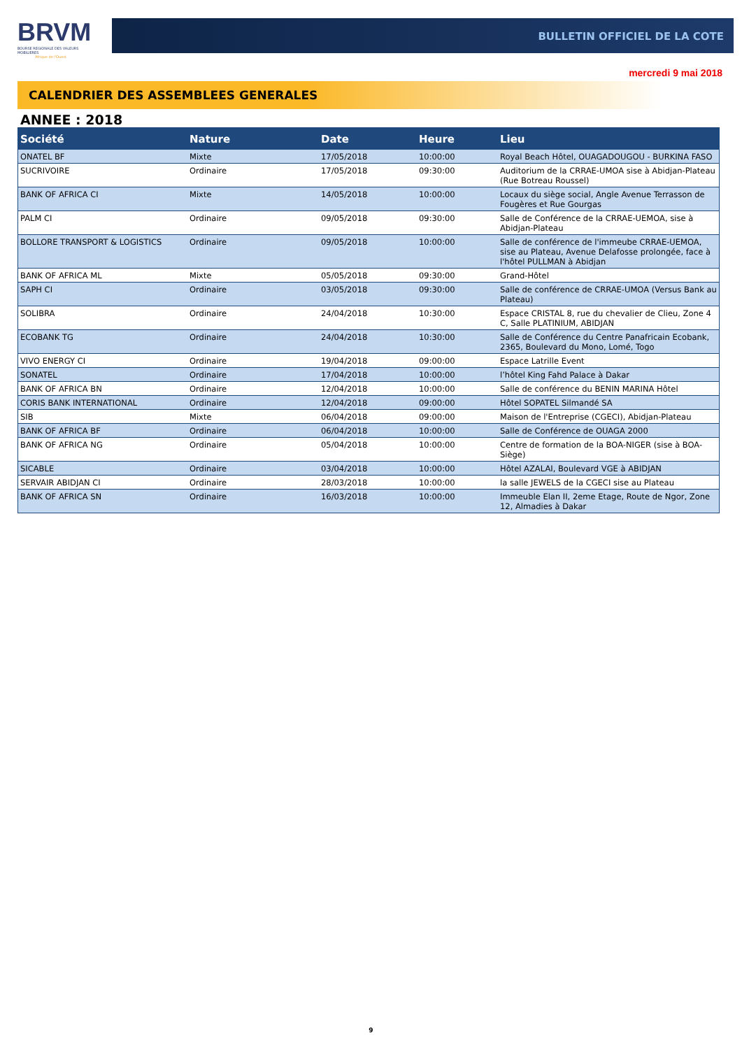BRVM
BOURSE REGIONALE DES VALEURS MOBILIERES
Afrique de l'Ouest
BULLETIN OFFICIEL DE LA COTE
mercredi 9 mai 2018
CALENDRIER DES ASSEMBLEES GENERALES
ANNEE : 2018
| Société | Nature | Date | Heure | Lieu |
| --- | --- | --- | --- | --- |
| ONATEL BF | Mixte | 17/05/2018 | 10:00:00 | Royal Beach Hôtel, OUAGADOUGOU - BURKINA FASO |
| SUCRIVOIRE | Ordinaire | 17/05/2018 | 09:30:00 | Auditorium de la CRRAE-UMOA sise à Abidjan-Plateau (Rue Botreau Roussel) |
| BANK OF AFRICA CI | Mixte | 14/05/2018 | 10:00:00 | Locaux du siège social, Angle Avenue Terrasson de Fougères et Rue Gourgas |
| PALM CI | Ordinaire | 09/05/2018 | 09:30:00 | Salle de Conférence de la CRRAE-UEMOA, sise à Abidjan-Plateau |
| BOLLORE TRANSPORT & LOGISTICS | Ordinaire | 09/05/2018 | 10:00:00 | Salle de conférence de l'immeube CRRAE-UEMOA, sise au Plateau, Avenue Delafosse prolongée, face à l'hôtel PULLMAN à Abidjan |
| BANK OF AFRICA ML | Mixte | 05/05/2018 | 09:30:00 | Grand-Hôtel |
| SAPH CI | Ordinaire | 03/05/2018 | 09:30:00 | Salle de conférence de CRRAE-UMOA (Versus Bank au Plateau) |
| SOLIBRA | Ordinaire | 24/04/2018 | 10:30:00 | Espace CRISTAL 8, rue du chevalier de Clieu, Zone 4 C, Salle PLATINIUM, ABIDJAN |
| ECOBANK TG | Ordinaire | 24/04/2018 | 10:30:00 | Salle de Conférence du Centre Panafricain Ecobank, 2365, Boulevard du Mono, Lomé, Togo |
| VIVO ENERGY CI | Ordinaire | 19/04/2018 | 09:00:00 | Espace Latrille Event |
| SONATEL | Ordinaire | 17/04/2018 | 10:00:00 | l’hôtel King Fahd Palace à Dakar |
| BANK OF AFRICA BN | Ordinaire | 12/04/2018 | 10:00:00 | Salle de conférence du BENIN MARINA Hôtel |
| CORIS BANK INTERNATIONAL | Ordinaire | 12/04/2018 | 09:00:00 | Hôtel SOPATEL Silmandé SA |
| SIB | Mixte | 06/04/2018 | 09:00:00 | Maison de l'Entreprise (CGECI), Abidjan-Plateau |
| BANK OF AFRICA BF | Ordinaire | 06/04/2018 | 10:00:00 | Salle de Conférence de OUAGA 2000 |
| BANK OF AFRICA NG | Ordinaire | 05/04/2018 | 10:00:00 | Centre de formation de la BOA-NIGER (sise à BOA-Siège) |
| SICABLE | Ordinaire | 03/04/2018 | 10:00:00 | Hôtel AZALAI, Boulevard VGE à ABIDJAN |
| SERVAIR ABIDJAN CI | Ordinaire | 28/03/2018 | 10:00:00 | la salle JEWELS de la CGECI sise au Plateau |
| BANK OF AFRICA SN | Ordinaire | 16/03/2018 | 10:00:00 | Immeuble Elan II, 2eme Etage, Route de Ngor, Zone 12, Almadies à Dakar |
9